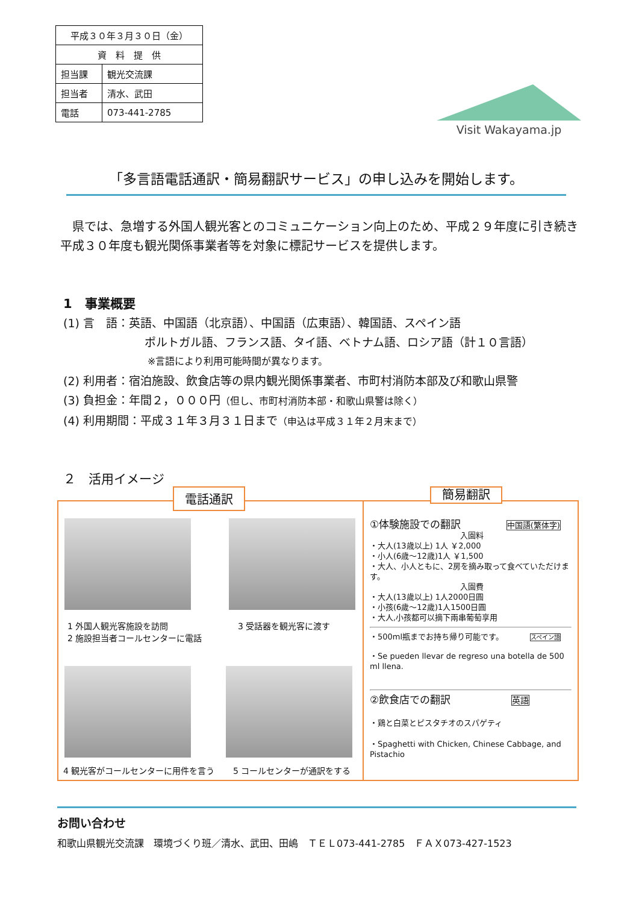| 平成３０年３月３０日（金） | |
| 資 料 提 供 | |
| 担当課 | 観光交流課 |
| 担当者 | 清水、武田 |
| 電話 | 073-441-2785 |
Visit Wakayama.jp
「多言語電話通訳・簡易翻訳サービス」の申し込みを開始します。
　県では、急増する外国人観光客とのコミュニケーション向上のため、平成２９年度に引き続き平成３０年度も観光関係事業者等を対象に標記サービスを提供します。
1　事業概要
(1) 言　語：英語、中国語（北京語）、中国語（広東語）、韓国語、スペイン語
ポルトガル語、フランス語、タイ語、ベトナム語、ロシア語（計１０言語）
※言語により利用可能時間が異なります。
(2) 利用者：宿泊施設、飲食店等の県内観光関係事業者、市町村消防本部及び和歌山県警
(3) 負担金：年間２，０００円（但し、市町村消防本部・和歌山県警は除く）
(4) 利用期間：平成３１年３月３１日まで（申込は平成３１年２月末まで）
２　活用イメージ
電話通訳
1 外国人観光客施設を訪問
2 施設担当者コールセンターに電話
3 受話器を観光客に渡す
4 観光客がコールセンターに用件を言う
5 コールセンターが通訳をする
簡易翻訳
①体験施設での翻訳 中国語(繁体字)
入園料
・大人(13歳以上) 1人 ￥2,000
・小人(6歳～12歳)1人 ￥1,500
・大人、小人ともに、2房を摘み取って食べていただけます。
入園費
・大人(13歲以上) 1人2000日圓
・小孩(6歲～12歲)1人1500日圓
・大人,小孩都可以摘下兩串葡萄享用
・500ml瓶までお持ち帰り可能です。 スペイン語
・Se pueden llevar de regreso una botella de 500 ml llena.
②飲食店での翻訳 英語
・鶏と白菜とピスタチオのスパゲティ
・Spaghetti with Chicken, Chinese Cabbage, and Pistachio
お問い合わせ
和歌山県観光交流課　環境づくり班／清水、武田、田嶋　ＴＥＬ073-441-2785　ＦＡＸ073-427-1523